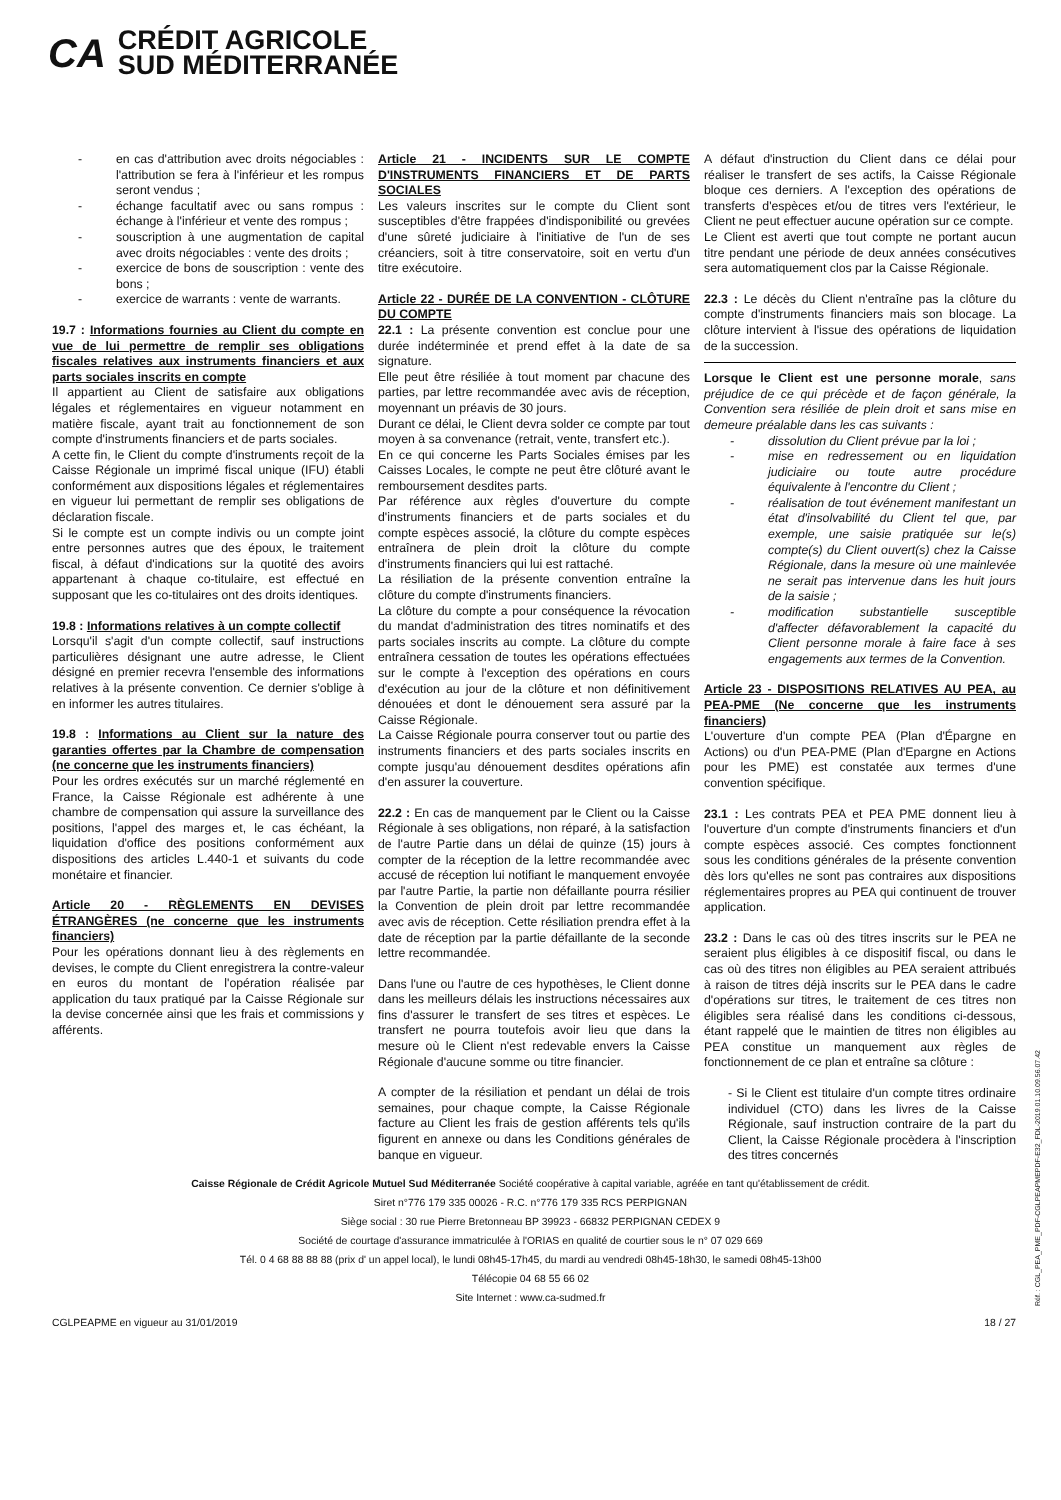CA
CRÉDIT AGRICOLE
SUD MÉDITERRANÉE
- en cas d'attribution avec droits négociables : l'attribution se fera à l'inférieur et les rompus seront vendus ;
- échange facultatif avec ou sans rompus : échange à l'inférieur et vente des rompus ;
- souscription à une augmentation de capital avec droits négociables : vente des droits ;
- exercice de bons de souscription : vente des bons ;
- exercice de warrants : vente de warrants.
19.7 : Informations fournies au Client du compte en vue de lui permettre de remplir ses obligations fiscales relatives aux instruments financiers et aux parts sociales inscrits en compte
Il appartient au Client de satisfaire aux obligations légales et réglementaires en vigueur notamment en matière fiscale, ayant trait au fonctionnement de son compte d'instruments financiers et de parts sociales.
A cette fin, le Client du compte d'instruments reçoit de la Caisse Régionale un imprimé fiscal unique (IFU) établi conformément aux dispositions légales et réglementaires en vigueur lui permettant de remplir ses obligations de déclaration fiscale.
Si le compte est un compte indivis ou un compte joint entre personnes autres que des époux, le traitement fiscal, à défaut d'indications sur la quotité des avoirs appartenant à chaque co-titulaire, est effectué en supposant que les co-titulaires ont des droits identiques.
19.8 : Informations relatives à un compte collectif
Lorsqu'il s'agit d'un compte collectif, sauf instructions particulières désignant une autre adresse, le Client désigné en premier recevra l'ensemble des informations relatives à la présente convention. Ce dernier s'oblige à en informer les autres titulaires.
19.8 : Informations au Client sur la nature des garanties offertes par la Chambre de compensation (ne concerne que les instruments financiers)
Pour les ordres exécutés sur un marché réglementé en France, la Caisse Régionale est adhérente à une chambre de compensation qui assure la surveillance des positions, l'appel des marges et, le cas échéant, la liquidation d'office des positions conformément aux dispositions des articles L.440-1 et suivants du code monétaire et financier.
Article 20 - RÈGLEMENTS EN DEVISES ÉTRANGÈRES (ne concerne que les instruments financiers)
Pour les opérations donnant lieu à des règlements en devises, le compte du Client enregistrera la contre-valeur en euros du montant de l'opération réalisée par application du taux pratiqué par la Caisse Régionale sur la devise concernée ainsi que les frais et commissions y afférents.
Article 21 - INCIDENTS SUR LE COMPTE D'INSTRUMENTS FINANCIERS ET DE PARTS SOCIALES
Les valeurs inscrites sur le compte du Client sont susceptibles d'être frappées d'indisponibilité ou grevées d'une sûreté judiciaire à l'initiative de l'un de ses créanciers, soit à titre conservatoire, soit en vertu d'un titre exécutoire.
Article 22 - DURÉE DE LA CONVENTION - CLÔTURE DU COMPTE
22.1 : La présente convention est conclue pour une durée indéterminée et prend effet à la date de sa signature.
Elle peut être résiliée à tout moment par chacune des parties, par lettre recommandée avec avis de réception, moyennant un préavis de 30 jours.
Durant ce délai, le Client devra solder ce compte par tout moyen à sa convenance (retrait, vente, transfert etc.).
En ce qui concerne les Parts Sociales émises par les Caisses Locales, le compte ne peut être clôturé avant le remboursement desdites parts.
Par référence aux règles d'ouverture du compte d'instruments financiers et de parts sociales et du compte espèces associé, la clôture du compte espèces entraînera de plein droit la clôture du compte d'instruments financiers qui lui est rattaché.
La résiliation de la présente convention entraîne la clôture du compte d'instruments financiers.
La clôture du compte a pour conséquence la révocation du mandat d'administration des titres nominatifs et des parts sociales inscrits au compte. La clôture du compte entraînera cessation de toutes les opérations effectuées sur le compte à l'exception des opérations en cours d'exécution au jour de la clôture et non définitivement dénouées et dont le dénouement sera assuré par la Caisse Régionale.
La Caisse Régionale pourra conserver tout ou partie des instruments financiers et des parts sociales inscrits en compte jusqu'au dénouement desdites opérations afin d'en assurer la couverture.
22.2 : En cas de manquement par le Client ou la Caisse Régionale à ses obligations, non réparé, à la satisfaction de l'autre Partie dans un délai de quinze (15) jours à compter de la réception de la lettre recommandée avec accusé de réception lui notifiant le manquement envoyée par l'autre Partie, la partie non défaillante pourra résilier la Convention de plein droit par lettre recommandée avec avis de réception. Cette résiliation prendra effet à la date de réception par la partie défaillante de la seconde lettre recommandée.
Dans l'une ou l'autre de ces hypothèses, le Client donne dans les meilleurs délais les instructions nécessaires aux fins d'assurer le transfert de ses titres et espèces. Le transfert ne pourra toutefois avoir lieu que dans la mesure où le Client n'est redevable envers la Caisse Régionale d'aucune somme ou titre financier.
A compter de la résiliation et pendant un délai de trois semaines, pour chaque compte, la Caisse Régionale facture au Client les frais de gestion afférents tels qu'ils figurent en annexe ou dans les Conditions générales de banque en vigueur.
A défaut d'instruction du Client dans ce délai pour réaliser le transfert de ses actifs, la Caisse Régionale bloque ces derniers. A l'exception des opérations de transferts d'espèces et/ou de titres vers l'extérieur, le Client ne peut effectuer aucune opération sur ce compte.
Le Client est averti que tout compte ne portant aucun titre pendant une période de deux années consécutives sera automatiquement clos par la Caisse Régionale.
22.3 : Le décès du Client n'entraîne pas la clôture du compte d'instruments financiers mais son blocage. La clôture intervient à l'issue des opérations de liquidation de la succession.
Lorsque le Client est une personne morale, sans préjudice de ce qui précède et de façon générale, la Convention sera résiliée de plein droit et sans mise en demeure préalable dans les cas suivants :
- dissolution du Client prévue par la loi ;
- mise en redressement ou en liquidation judiciaire ou toute autre procédure équivalente à l'encontre du Client ;
- réalisation de tout événement manifestant un état d'insolvabilité du Client tel que, par exemple, une saisie pratiquée sur le(s) compte(s) du Client ouvert(s) chez la Caisse Régionale, dans la mesure où une mainlevée ne serait pas intervenue dans les huit jours de la saisie ;
- modification substantielle susceptible d'affecter défavorablement la capacité du Client personne morale à faire face à ses engagements aux termes de la Convention.
Article 23 - DISPOSITIONS RELATIVES AU PEA, au PEA-PME (Ne concerne que les instruments financiers)
L'ouverture d'un compte PEA (Plan d'Épargne en Actions) ou d'un PEA-PME (Plan d'Epargne en Actions pour les PME) est constatée aux termes d'une convention spécifique.
23.1 : Les contrats PEA et PEA PME donnent lieu à l'ouverture d'un compte d'instruments financiers et d'un compte espèces associé. Ces comptes fonctionnent sous les conditions générales de la présente convention dès lors qu'elles ne sont pas contraires aux dispositions réglementaires propres au PEA qui continuent de trouver application.
23.2 : Dans le cas où des titres inscrits sur le PEA ne seraient plus éligibles à ce dispositif fiscal, ou dans le cas où des titres non éligibles au PEA seraient attribués à raison de titres déjà inscrits sur le PEA dans le cadre d'opérations sur titres, le traitement de ces titres non éligibles sera réalisé dans les conditions ci-dessous, étant rappelé que le maintien de titres non éligibles au PEA constitue un manquement aux règles de fonctionnement de ce plan et entraîne sa clôture :
- Si le Client est titulaire d'un compte titres ordinaire individuel (CTO) dans les livres de la Caisse Régionale, sauf instruction contraire de la part du Client, la Caisse Régionale procèdera à l'inscription des titres concernés
Caisse Régionale de Crédit Agricole Mutuel Sud Méditerranée Société coopérative à capital variable, agréée en tant qu'établissement de crédit.
Siret n°776 179 335 00026 - R.C. n°776 179 335 RCS PERPIGNAN
Siège social : 30 rue Pierre Bretonneau BP 39923 - 66832 PERPIGNAN CEDEX 9
Société de courtage d'assurance immatriculée à l'ORIAS en qualité de courtier sous le n° 07 029 669
Tél. 0 4 68 88 88 88 (prix d' un appel local), le lundi 08h45-17h45, du mardi au vendredi 08h45-18h30, le samedi 08h45-13h00
Télécopie 04 68 55 66 02
Site Internet : www.ca-sudmed.fr
CGLPEAPME en vigueur au 31/01/2019 18 / 27
Réf. : CGL_PEA_PME_PDF-CGLPEAPMEPDF-E32_FDL-2019.01.10.09.56.07.42